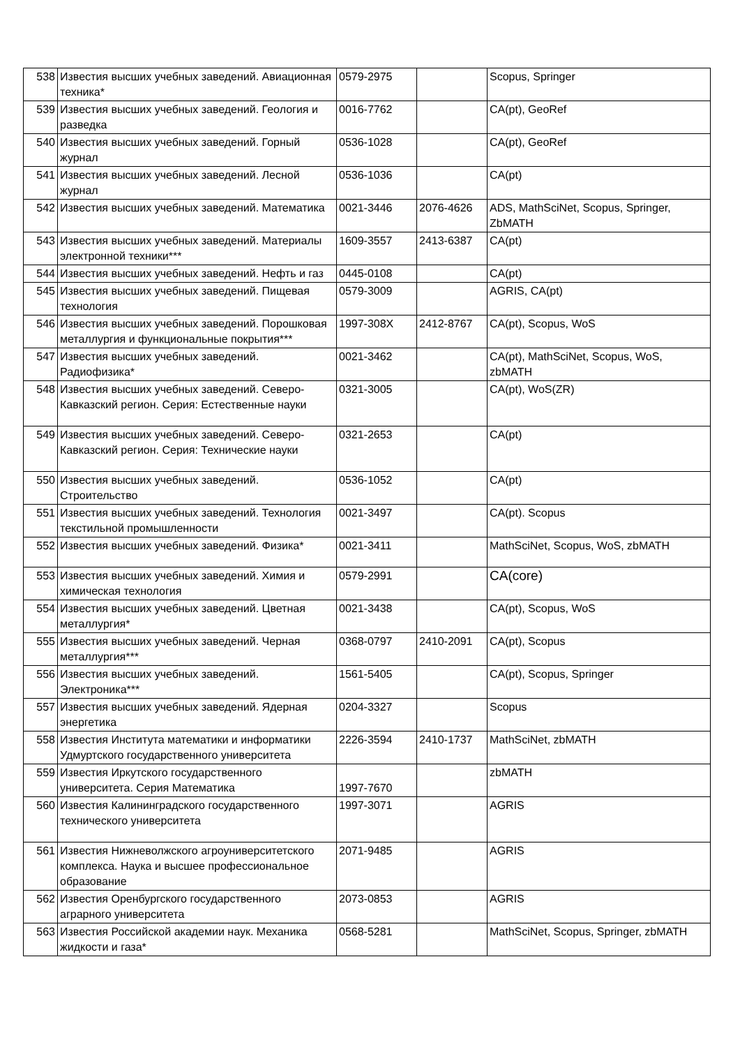| 538 | Известия высших учебных заведений. Авиационная техника* | 0579-2975 | | Scopus, Springer |
| 539 | Известия высших учебных заведений. Геология и разведка | 0016-7762 | | CA(pt), GeoRef |
| 540 | Известия высших учебных заведений. Горный журнал | 0536-1028 | | CA(pt), GeoRef |
| 541 | Известия высших учебных заведений. Лесной журнал | 0536-1036 | | CA(pt) |
| 542 | Известия высших учебных заведений. Математика | 0021-3446 | 2076-4626 | ADS, MathSciNet, Scopus, Springer, ZbMATH |
| 543 | Известия высших учебных заведений. Материалы электронной техники*** | 1609-3557 | 2413-6387 | CA(pt) |
| 544 | Известия высших учебных заведений. Нефть и газ | 0445-0108 | | CA(pt) |
| 545 | Известия высших учебных заведений. Пищевая технология | 0579-3009 | | AGRIS, CA(pt) |
| 546 | Известия высших учебных заведений. Порошковая металлургия и функциональные покрытия*** | 1997-308X | 2412-8767 | CA(pt), Scopus, WoS |
| 547 | Известия высших учебных заведений. Радиофизика* | 0021-3462 | | CA(pt), MathSciNet, Scopus, WoS, zbMATH |
| 548 | Известия высших учебных заведений. Северо-Кавказский регион. Серия: Естественные науки | 0321-3005 | | CA(pt), WoS(ZR) |
| 549 | Известия высших учебных заведений. Северо-Кавказский регион. Серия: Технические науки | 0321-2653 | | CA(pt) |
| 550 | Известия высших учебных заведений. Строительство | 0536-1052 | | CA(pt) |
| 551 | Известия высших учебных заведений. Технология текстильной промышленности | 0021-3497 | | CA(pt). Scopus |
| 552 | Известия высших учебных заведений. Физика* | 0021-3411 | | MathSciNet, Scopus, WoS, zbMATH |
| 553 | Известия высших учебных заведений. Химия и химическая технология | 0579-2991 | | CA(core) |
| 554 | Известия высших учебных заведений. Цветная металлургия* | 0021-3438 | | CA(pt), Scopus, WoS |
| 555 | Известия высших учебных заведений. Черная металлургия*** | 0368-0797 | 2410-2091 | CA(pt), Scopus |
| 556 | Известия высших учебных заведений. Электроника*** | 1561-5405 | | CA(pt), Scopus, Springer |
| 557 | Известия высших учебных заведений. Ядерная энергетика | 0204-3327 | | Scopus |
| 558 | Известия Института математики и информатики Удмуртского государственного университета | 2226-3594 | 2410-1737 | MathSciNet, zbMATH |
| 559 | Известия Иркутского государственного университета. Серия Математика | 1997-7670 | | zbMATH |
| 560 | Известия Калининградского государственного технического университета | 1997-3071 | | AGRIS |
| 561 | Известия Нижневолжского агроуниверситетского комплекса. Наука и высшее профессиональное образование | 2071-9485 | | AGRIS |
| 562 | Известия Оренбургского государственного аграрного университета | 2073-0853 | | AGRIS |
| 563 | Известия Российской академии наук. Механика жидкости и газа* | 0568-5281 | | MathSciNet, Scopus, Springer, zbMATH |